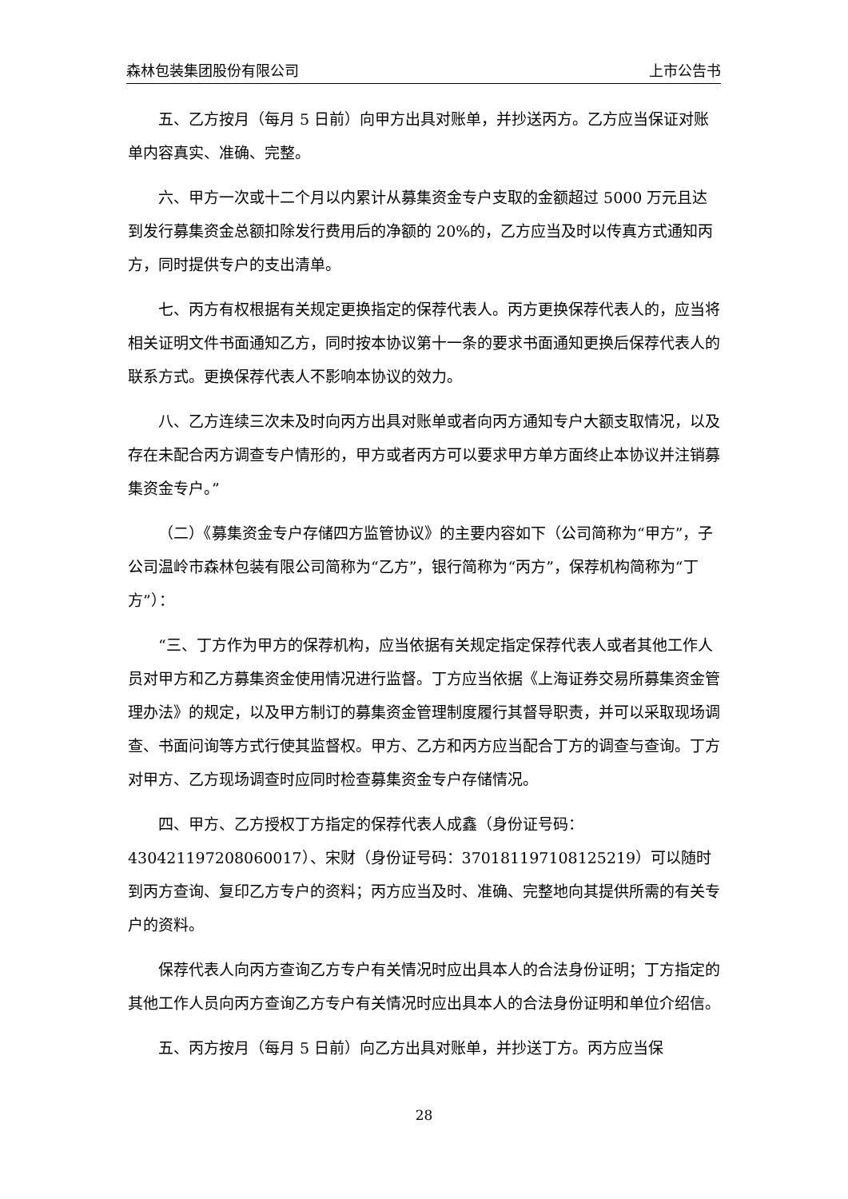森林包装集团股份有限公司 上市公告书
五、乙方按月（每月 5 日前）向甲方出具对账单，并抄送丙方。乙方应当保证对账单内容真实、准确、完整。
六、甲方一次或十二个月以内累计从募集资金专户支取的金额超过 5000 万元且达到发行募集资金总额扣除发行费用后的净额的 20%的，乙方应当及时以传真方式通知丙方，同时提供专户的支出清单。
七、丙方有权根据有关规定更换指定的保荐代表人。丙方更换保荐代表人的，应当将相关证明文件书面通知乙方，同时按本协议第十一条的要求书面通知更换后保荐代表人的联系方式。更换保荐代表人不影响本协议的效力。
八、乙方连续三次未及时向丙方出具对账单或者向丙方通知专户大额支取情况，以及存在未配合丙方调查专户情形的，甲方或者丙方可以要求甲方单方面终止本协议并注销募集资金专户。”
（二）《募集资金专户存储四方监管协议》的主要内容如下（公司简称为“甲方”，子公司温岭市森林包装有限公司简称为“乙方”，银行简称为“丙方”，保荐机构简称为“丁方”）：
“三、丁方作为甲方的保荐机构，应当依据有关规定指定保荐代表人或者其他工作人员对甲方和乙方募集资金使用情况进行监督。丁方应当依据《上海证券交易所募集资金管理办法》的规定，以及甲方制订的募集资金管理制度履行其督导职责，并可以采取现场调查、书面问询等方式行使其监督权。甲方、乙方和丙方应当配合丁方的调查与查询。丁方对甲方、乙方现场调查时应同时检查募集资金专户存储情况。
四、甲方、乙方授权丁方指定的保荐代表人成鑫（身份证号码：430421197208060017）、宋财（身份证号码：370181197108125219）可以随时到丙方查询、复印乙方专户的资料；丙方应当及时、准确、完整地向其提供所需的有关专户的资料。
保荐代表人向丙方查询乙方专户有关情况时应出具本人的合法身份证明；丁方指定的其他工作人员向丙方查询乙方专户有关情况时应出具本人的合法身份证明和单位介绍信。
五、丙方按月（每月 5 日前）向乙方出具对账单，并抄送丁方。丙方应当保
28